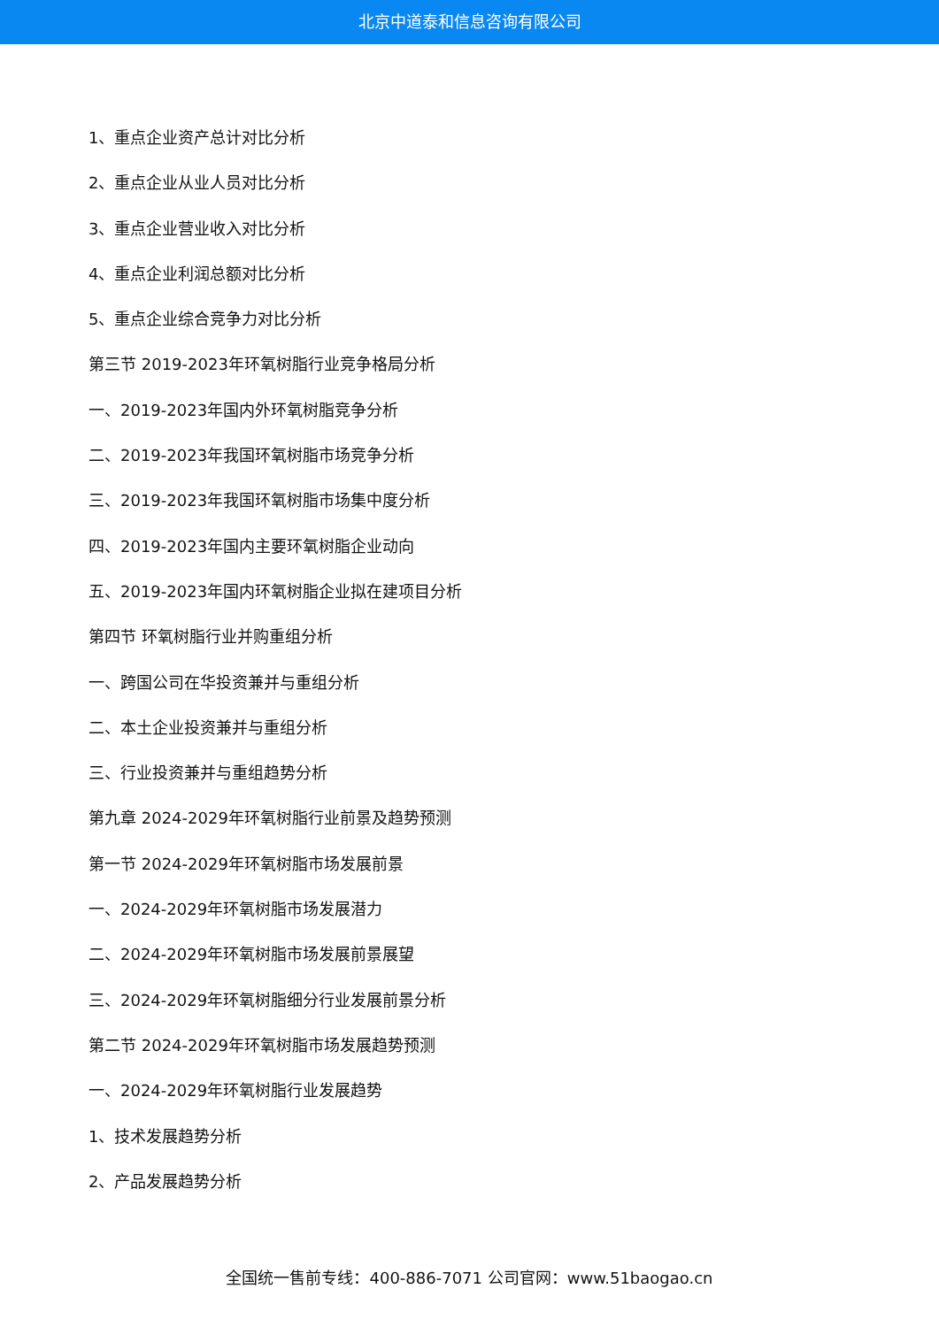北京中道泰和信息咨询有限公司
1、重点企业资产总计对比分析
2、重点企业从业人员对比分析
3、重点企业营业收入对比分析
4、重点企业利润总额对比分析
5、重点企业综合竞争力对比分析
第三节 2019-2023年环氧树脂行业竞争格局分析
一、2019-2023年国内外环氧树脂竞争分析
二、2019-2023年我国环氧树脂市场竞争分析
三、2019-2023年我国环氧树脂市场集中度分析
四、2019-2023年国内主要环氧树脂企业动向
五、2019-2023年国内环氧树脂企业拟在建项目分析
第四节 环氧树脂行业并购重组分析
一、跨国公司在华投资兼并与重组分析
二、本土企业投资兼并与重组分析
三、行业投资兼并与重组趋势分析
第九章 2024-2029年环氧树脂行业前景及趋势预测
第一节 2024-2029年环氧树脂市场发展前景
一、2024-2029年环氧树脂市场发展潜力
二、2024-2029年环氧树脂市场发展前景展望
三、2024-2029年环氧树脂细分行业发展前景分析
第二节 2024-2029年环氧树脂市场发展趋势预测
一、2024-2029年环氧树脂行业发展趋势
1、技术发展趋势分析
2、产品发展趋势分析
全国统一售前专线：400-886-7071 公司官网：www.51baogao.cn